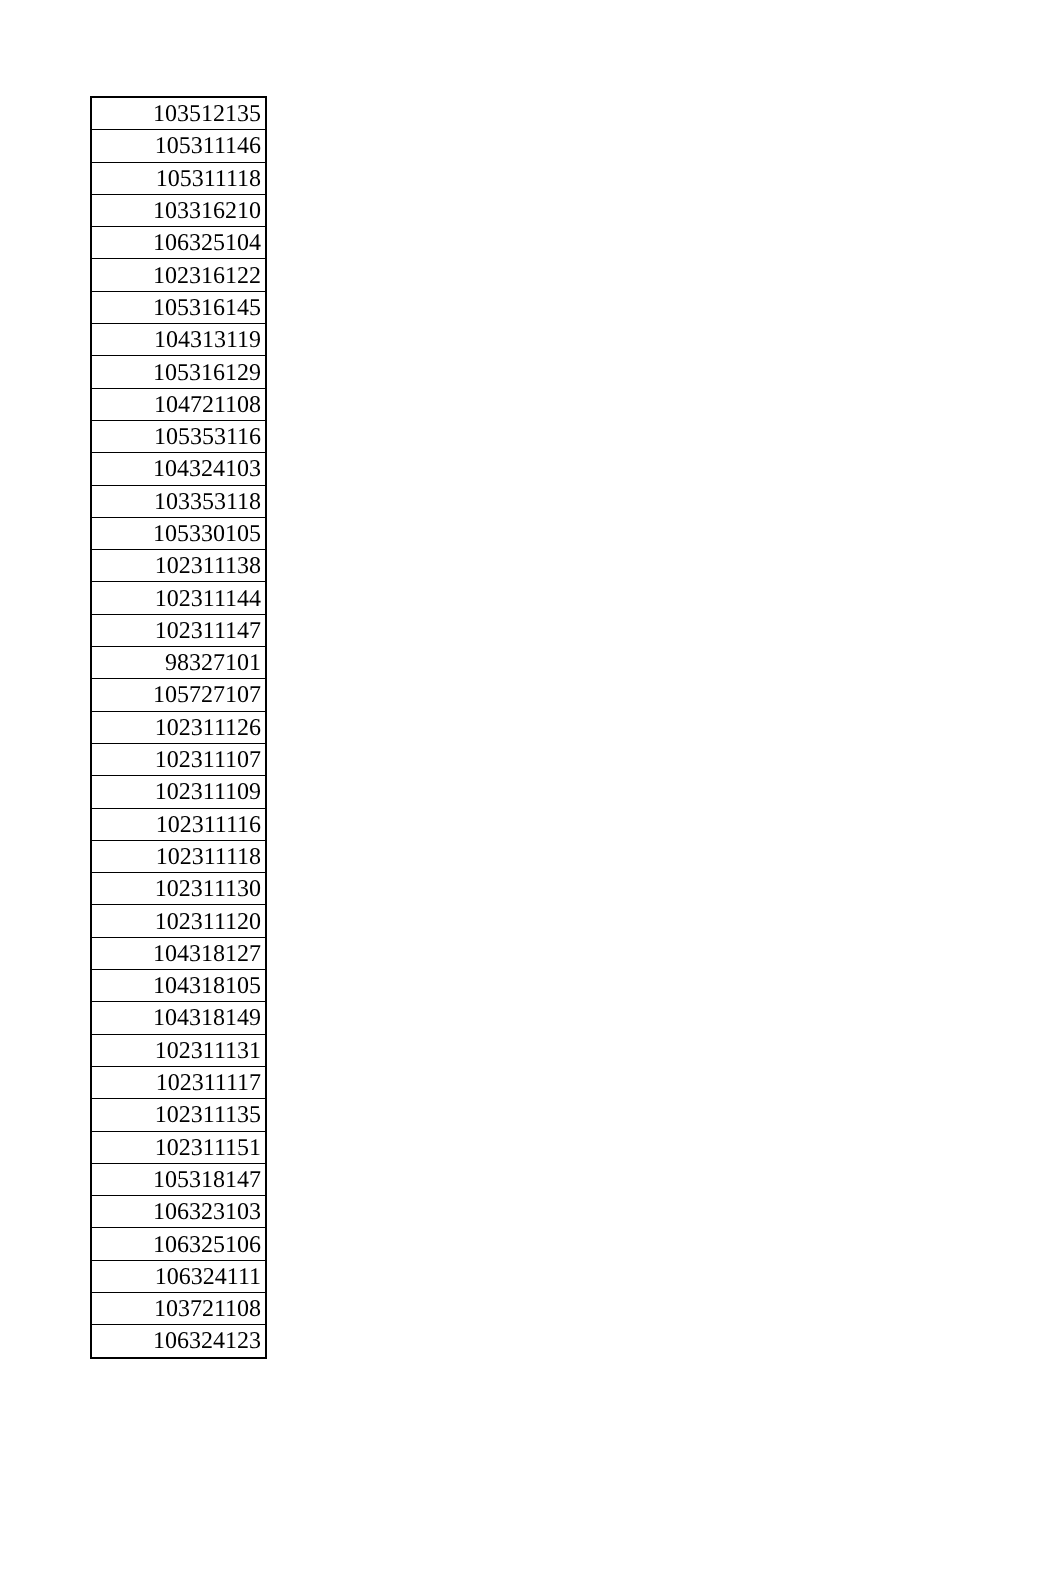| 103512135 |
| 105311146 |
| 105311118 |
| 103316210 |
| 106325104 |
| 102316122 |
| 105316145 |
| 104313119 |
| 105316129 |
| 104721108 |
| 105353116 |
| 104324103 |
| 103353118 |
| 105330105 |
| 102311138 |
| 102311144 |
| 102311147 |
| 98327101 |
| 105727107 |
| 102311126 |
| 102311107 |
| 102311109 |
| 102311116 |
| 102311118 |
| 102311130 |
| 102311120 |
| 104318127 |
| 104318105 |
| 104318149 |
| 102311131 |
| 102311117 |
| 102311135 |
| 102311151 |
| 105318147 |
| 106323103 |
| 106325106 |
| 106324111 |
| 103721108 |
| 106324123 |